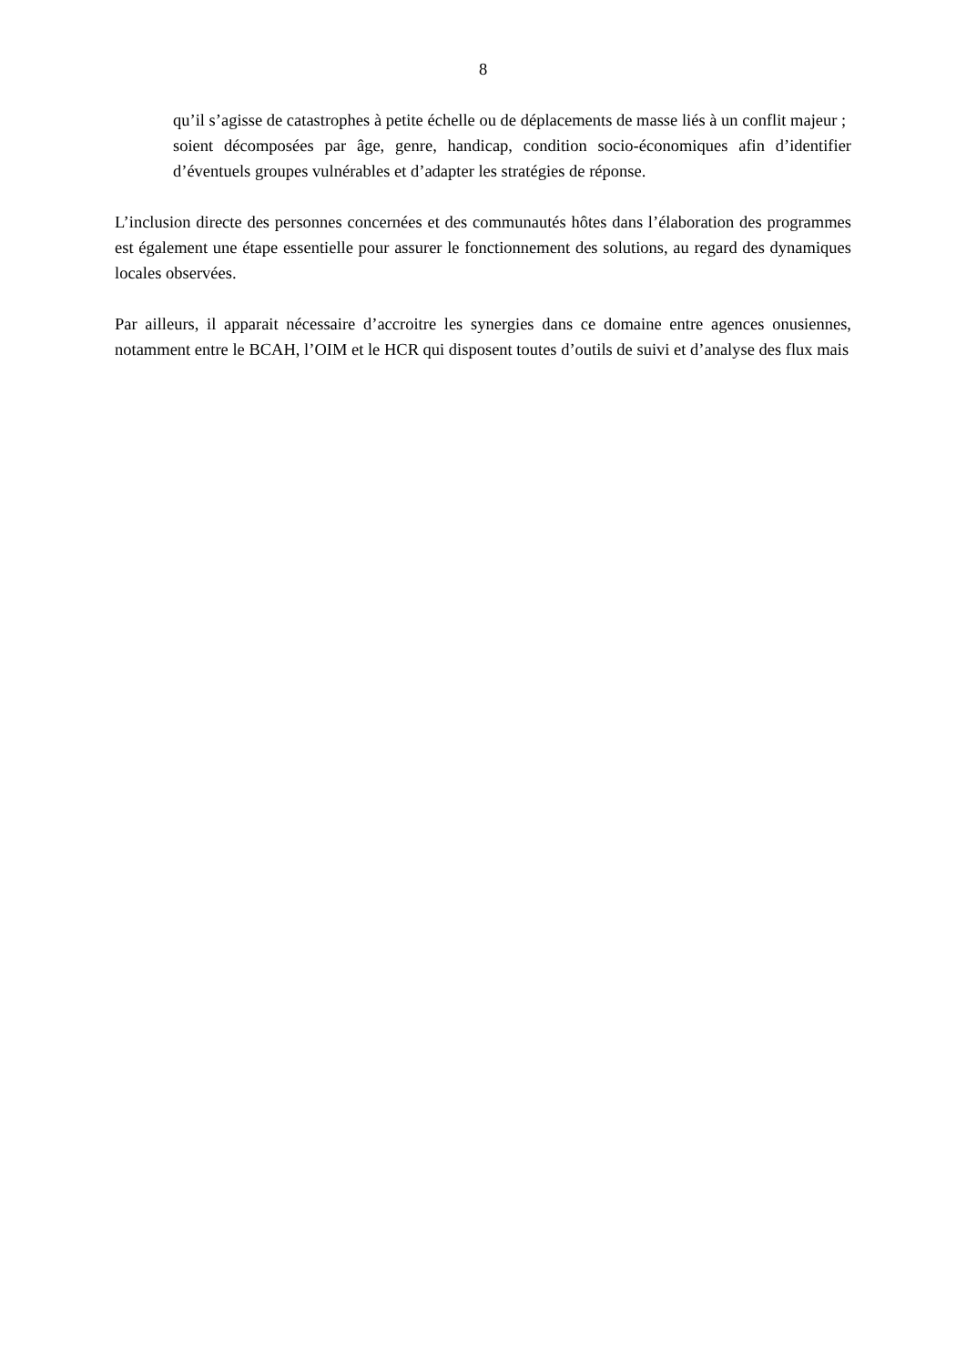8
qu’il s’agisse de catastrophes à petite échelle ou de déplacements de masse liés à un conflit majeur ;
soient décomposées par âge, genre, handicap, condition socio-économiques afin d’identifier d’éventuels groupes vulnérables et d’adapter les stratégies de réponse.
L’inclusion directe des personnes concernées et des communautés hôtes dans l’élaboration des programmes est également une étape essentielle pour assurer le fonctionnement des solutions, au regard des dynamiques locales observées.
Par ailleurs, il apparait nécessaire d’accroitre les synergies dans ce domaine entre agences onusiennes, notamment entre le BCAH, l’OIM et le HCR qui disposent toutes d’outils de suivi et d’analyse des flux mais